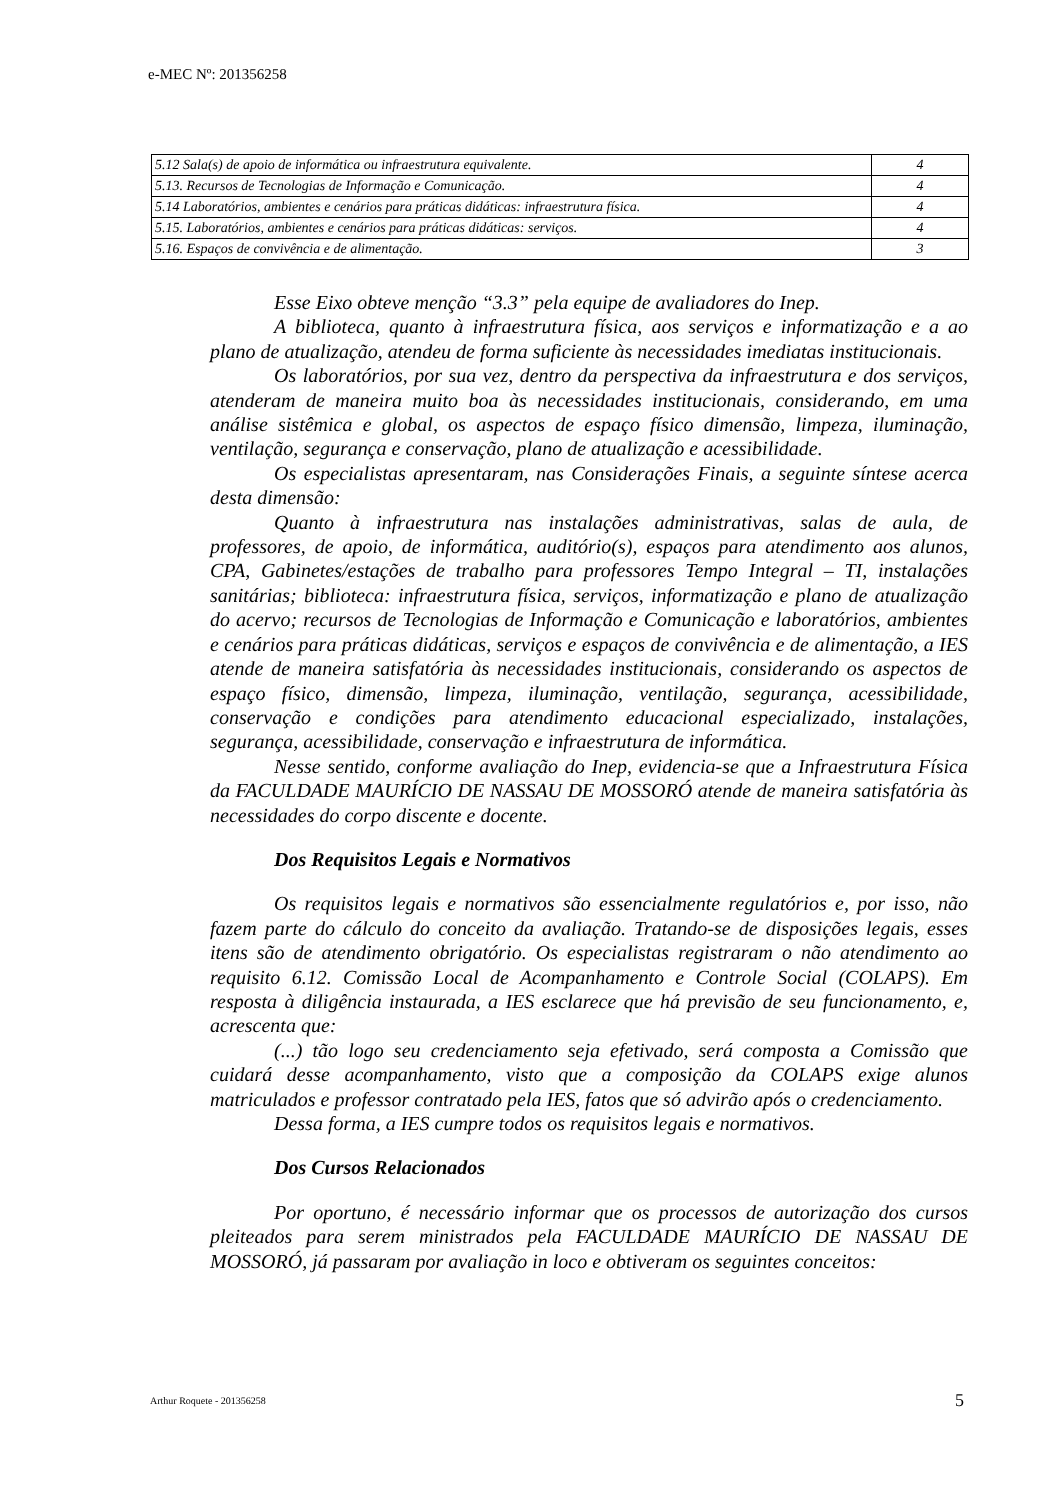e-MEC Nº: 201356258
| 5.12 Sala(s) de apoio de informática ou infraestrutura equivalente. | 4 |
| 5.13. Recursos de Tecnologias de Informação e Comunicação. | 4 |
| 5.14 Laboratórios, ambientes e cenários para práticas didáticas: infraestrutura física. | 4 |
| 5.15. Laboratórios, ambientes e cenários para práticas didáticas: serviços. | 4 |
| 5.16. Espaços de convivência e de alimentação. | 3 |
Esse Eixo obteve menção “3.3” pela equipe de avaliadores do Inep.
A biblioteca, quanto à infraestrutura física, aos serviços e informatização e a ao plano de atualização, atendeu de forma suficiente às necessidades imediatas institucionais.
Os laboratórios, por sua vez, dentro da perspectiva da infraestrutura e dos serviços, atenderam de maneira muito boa às necessidades institucionais, considerando, em uma análise sistêmica e global, os aspectos de espaço físico dimensão, limpeza, iluminação, ventilação, segurança e conservação, plano de atualização e acessibilidade.
Os especialistas apresentaram, nas Considerações Finais, a seguinte síntese acerca desta dimensão:
Quanto à infraestrutura nas instalações administrativas, salas de aula, de professores, de apoio, de informática, auditório(s), espaços para atendimento aos alunos, CPA, Gabinetes/estações de trabalho para professores Tempo Integral – TI, instalações sanitárias; biblioteca: infraestrutura física, serviços, informatização e plano de atualização do acervo; recursos de Tecnologias de Informação e Comunicação e laboratórios, ambientes e cenários para práticas didáticas, serviços e espaços de convivência e de alimentação, a IES atende de maneira satisfatória às necessidades institucionais, considerando os aspectos de espaço físico, dimensão, limpeza, iluminação, ventilação, segurança, acessibilidade, conservação e condições para atendimento educacional especializado, instalações, segurança, acessibilidade, conservação e infraestrutura de informática.
Nesse sentido, conforme avaliação do Inep, evidencia-se que a Infraestrutura Física da FACULDADE MAURÍCIO DE NASSAU DE MOSSORÓ atende de maneira satisfatória às necessidades do corpo discente e docente.
Dos Requisitos Legais e Normativos
Os requisitos legais e normativos são essencialmente regulatórios e, por isso, não fazem parte do cálculo do conceito da avaliação. Tratando-se de disposições legais, esses itens são de atendimento obrigatório. Os especialistas registraram o não atendimento ao requisito 6.12. Comissão Local de Acompanhamento e Controle Social (COLAPS). Em resposta à diligência instaurada, a IES esclarece que há previsão de seu funcionamento, e, acrescenta que:
(...) tão logo seu credenciamento seja efetivado, será composta a Comissão que cuidará desse acompanhamento, visto que a composição da COLAPS exige alunos matriculados e professor contratado pela IES, fatos que só advirão após o credenciamento.
Dessa forma, a IES cumpre todos os requisitos legais e normativos.
Dos Cursos Relacionados
Por oportuno, é necessário informar que os processos de autorização dos cursos pleiteados para serem ministrados pela FACULDADE MAURÍCIO DE NASSAU DE MOSSORÓ, já passaram por avaliação in loco e obtiveram os seguintes conceitos:
Arthur Roquete - 201356258 5